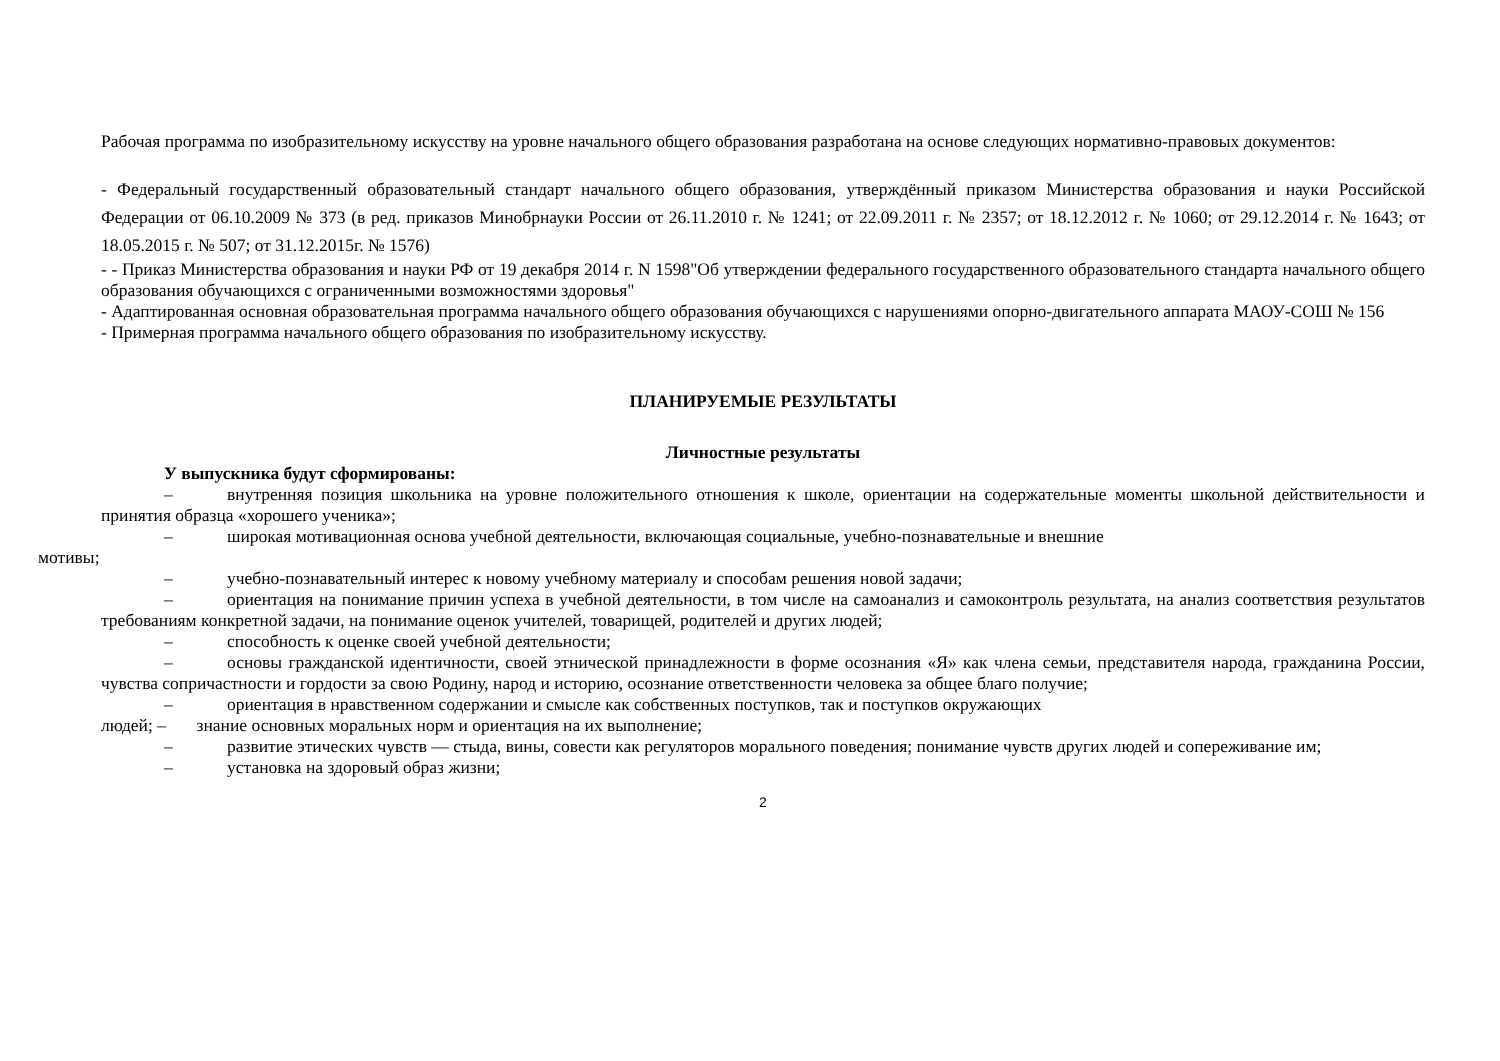Рабочая программа по изобразительному искусству на уровне начального общего образования разработана на основе следующих нормативно-правовых документов:
- Федеральный государственный образовательный стандарт начального общего образования, утверждённый приказом Министерства образования и науки Российской Федерации от 06.10.2009 № 373 (в ред. приказов Минобрнауки России от 26.11.2010 г. № 1241; от 22.09.2011 г. № 2357; от 18.12.2012 г. № 1060; от 29.12.2014 г. № 1643; от 18.05.2015 г. № 507; от 31.12.2015г. № 1576)
- - Приказ Министерства образования и науки РФ от 19 декабря 2014 г. N 1598"Об утверждении федерального государственного образовательного стандарта начального общего образования обучающихся с ограниченными возможностями здоровья"
- Адаптированная основная образовательная программа начального общего образования обучающихся с нарушениями опорно-двигательного аппарата МАОУ-СОШ № 156
- Примерная программа начального общего образования по изобразительному искусству.
ПЛАНИРУЕМЫЕ РЕЗУЛЬТАТЫ
Личностные результаты
У выпускника будут сформированы:
– внутренняя позиция школьника на уровне положительного отношения к школе, ориентации на содержательные моменты школьной действительности и принятия образца «хорошего ученика»;
– широкая мотивационная основа учебной деятельности, включающая социальные, учебно-познавательные и внешние
мотивы;
– учебно-познавательный интерес к новому учебному материалу и способам решения новой задачи;
– ориентация на понимание причин успеха в учебной деятельности, в том числе на самоанализ и самоконтроль результата, на анализ соответствия результатов требованиям конкретной задачи, на понимание оценок учителей, товарищей, родителей и других людей;
– способность к оценке своей учебной деятельности;
– основы гражданской идентичности, своей этнической принадлежности в форме осознания «Я» как члена семьи, представителя народа, гражданина России, чувства сопричастности и гордости за свою Родину, народ и историю, осознание ответственности человека за общее благо получие;
– ориентация в нравственном содержании и смысле как собственных поступков, так и поступков окружающих
людей; – знание основных моральных норм и ориентация на их выполнение;
– развитие этических чувств — стыда, вины, совести как регуляторов морального поведения; понимание чувств других людей и сопереживание им;
– установка на здоровый образ жизни;
2